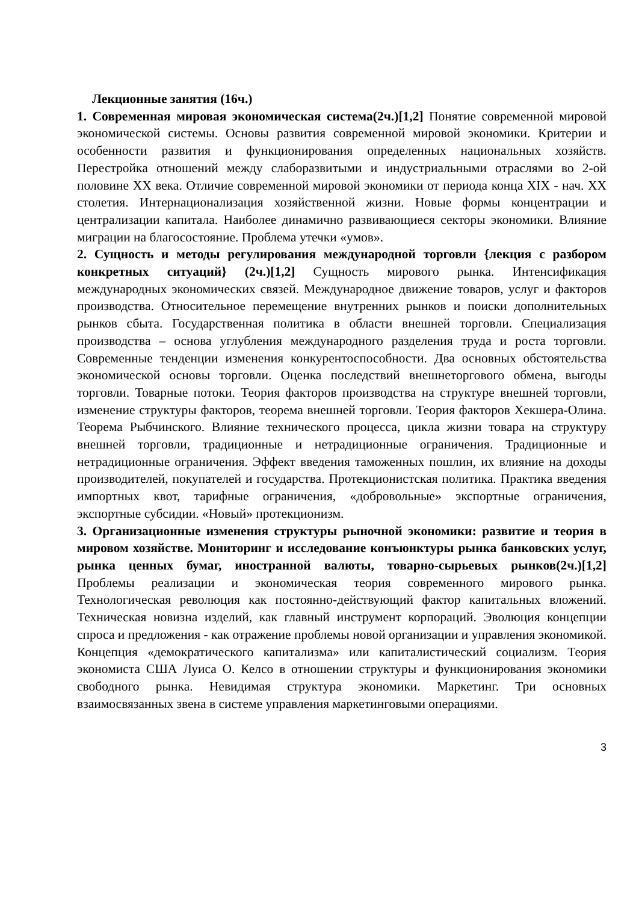Лекционные занятия (16ч.)
1. Современная мировая экономическая система(2ч.)[1,2] Понятие современной мировой экономической системы. Основы развития современной мировой экономики. Критерии и особенности развития и функционирования определенных национальных хозяйств. Перестройка отношений между слаборазвитыми и индустриальными отраслями во 2-ой половине XX века. Отличие современной мировой экономики от периода конца XIX - нач. XX столетия. Интернационализация хозяйственной жизни. Новые формы концентрации и централизации капитала. Наиболее динамично развивающиеся секторы экономики. Влияние миграции на благосостояние. Проблема утечки «умов».
2. Сущность и методы регулирования международной торговли {лекция с разбором конкретных ситуаций} (2ч.)[1,2] Сущность мирового рынка. Интенсификация международных экономических связей. Международное движение товаров, услуг и факторов производства. Относительное перемещение внутренних рынков и поиски дополнительных рынков сбыта. Государственная политика в области внешней торговли. Специализация производства – основа углубления международного разделения труда и роста торговли. Современные тенденции изменения конкурентоспособности. Два основных обстоятельства экономической основы торговли. Оценка последствий внешнеторгового обмена, выгоды торговли. Товарные потоки. Теория факторов производства на структуре внешней торговли, изменение структуры факторов, теорема внешней торговли. Теория факторов Хекшера-Олина. Теорема Рыбчинского. Влияние технического процесса, цикла жизни товара на структуру внешней торговли, традиционные и нетрадиционные ограничения. Традиционные и нетрадиционные ограничения. Эффект введения таможенных пошлин, их влияние на доходы производителей, покупателей и государства. Протекционистская политика. Практика введения импортных квот, тарифные ограничения, «добровольные» экспортные ограничения, экспортные субсидии. «Новый» протекционизм.
3. Организационные изменения структуры рыночной экономики: развитие и теория в мировом хозяйстве. Мониторинг и исследование конъюнктуры рынка банковских услуг, рынка ценных бумаг, иностранной валюты, товарно-сырьевых рынков(2ч.)[1,2] Проблемы реализации и экономическая теория современного мирового рынка. Технологическая революция как постоянно-действующий фактор капитальных вложений. Техническая новизна изделий, как главный инструмент корпораций. Эволюция концепции спроса и предложения - как отражение проблемы новой организации и управления экономикой. Концепция «демократического капитализма» или капиталистический социализм. Теория экономиста США Луиса О. Келсо в отношении структуры и функционирования экономики свободного рынка. Невидимая структура экономики. Маркетинг. Три основных взаимосвязанных звена в системе управления маркетинговыми операциями.
3